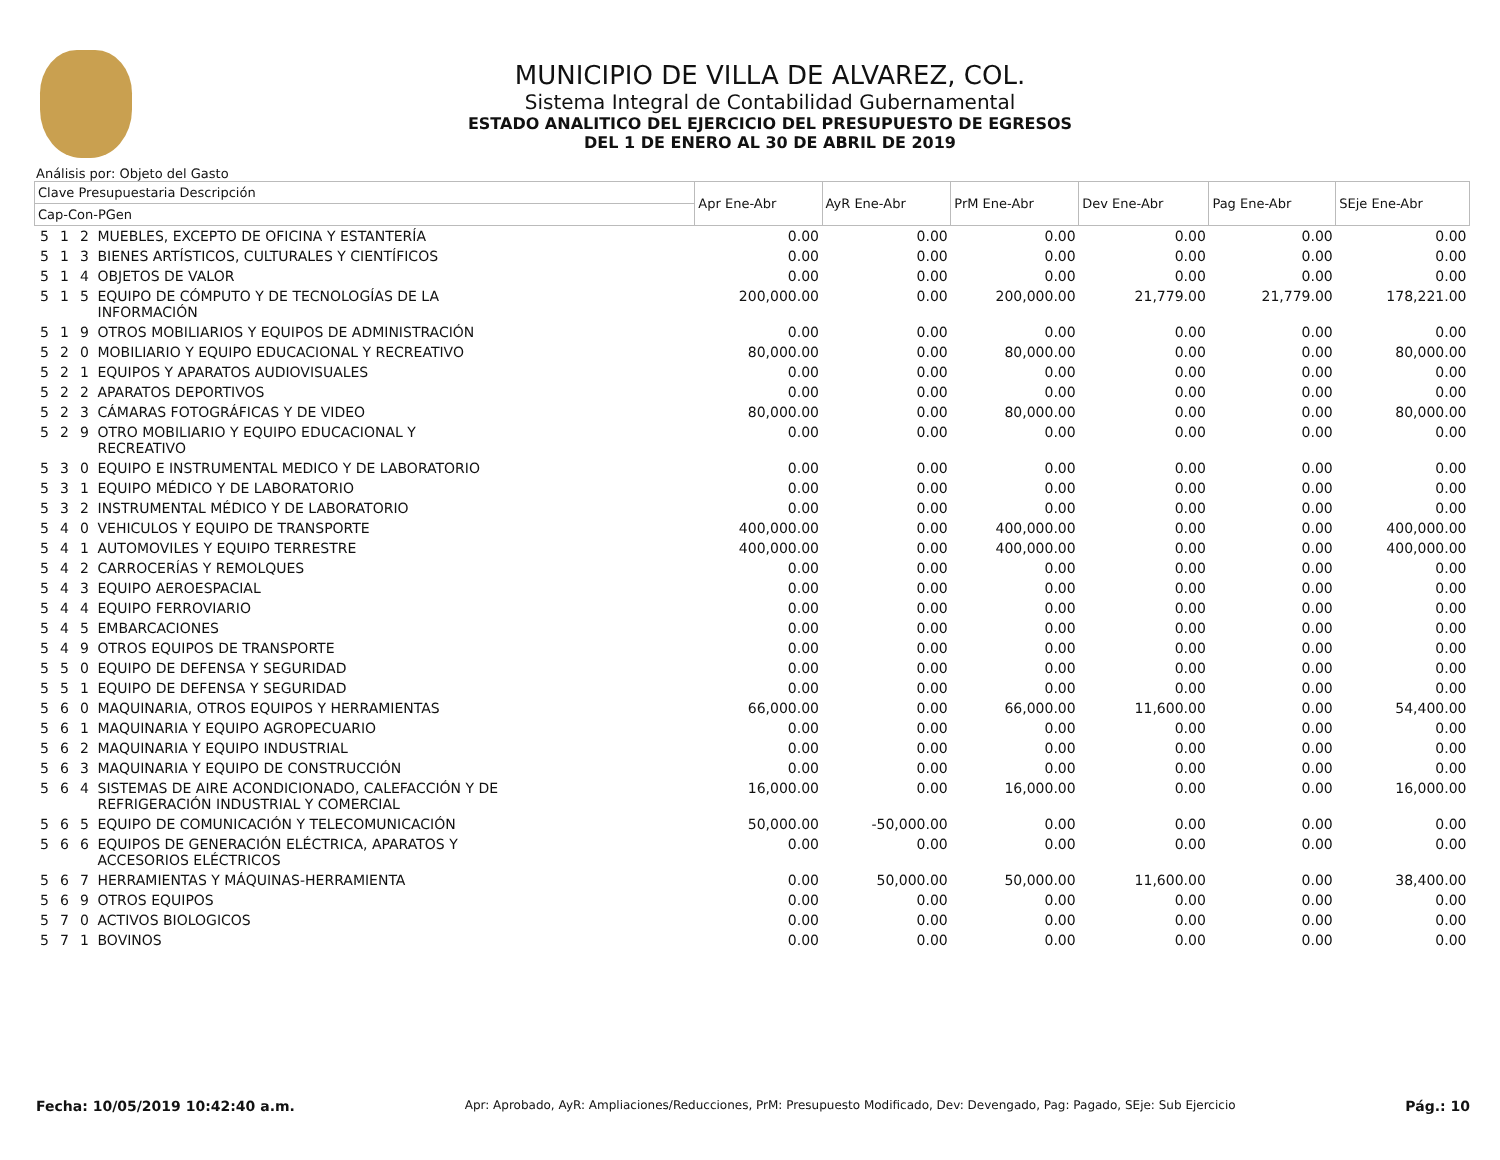MUNICIPIO DE VILLA DE ALVAREZ, COL.
Sistema Integral de Contabilidad Gubernamental
ESTADO ANALITICO DEL EJERCICIO DEL PRESUPUESTO DE EGRESOS
DEL 1 DE ENERO AL 30 DE ABRIL DE 2019
Análisis por: Objeto del Gasto
| Clave Presupuestaria Descripción | | | | Apr Ene-Abr | AyR Ene-Abr | PrM Ene-Abr | Dev Ene-Abr | Pag Ene-Abr | SEje Ene-Abr |
| --- | --- | --- | --- | --- | --- | --- | --- | --- | --- |
| Cap-Con-PGen | | | | | | | | | |
| 5 | 1 | 2 | MUEBLES, EXCEPTO DE OFICINA Y ESTANTERÍA | 0.00 | 0.00 | 0.00 | 0.00 | 0.00 | 0.00 |
| 5 | 1 | 3 | BIENES ARTÍSTICOS, CULTURALES Y CIENTÍFICOS | 0.00 | 0.00 | 0.00 | 0.00 | 0.00 | 0.00 |
| 5 | 1 | 4 | OBJETOS DE VALOR | 0.00 | 0.00 | 0.00 | 0.00 | 0.00 | 0.00 |
| 5 | 1 | 5 | EQUIPO DE CÓMPUTO Y DE TECNOLOGÍAS DE LA INFORMACIÓN | 200,000.00 | 0.00 | 200,000.00 | 21,779.00 | 21,779.00 | 178,221.00 |
| 5 | 1 | 9 | OTROS MOBILIARIOS Y EQUIPOS DE ADMINISTRACIÓN | 0.00 | 0.00 | 0.00 | 0.00 | 0.00 | 0.00 |
| 5 | 2 | 0 | MOBILIARIO Y EQUIPO EDUCACIONAL Y RECREATIVO | 80,000.00 | 0.00 | 80,000.00 | 0.00 | 0.00 | 80,000.00 |
| 5 | 2 | 1 | EQUIPOS Y APARATOS AUDIOVISUALES | 0.00 | 0.00 | 0.00 | 0.00 | 0.00 | 0.00 |
| 5 | 2 | 2 | APARATOS DEPORTIVOS | 0.00 | 0.00 | 0.00 | 0.00 | 0.00 | 0.00 |
| 5 | 2 | 3 | CÁMARAS FOTOGRÁFICAS Y DE VIDEO | 80,000.00 | 0.00 | 80,000.00 | 0.00 | 0.00 | 80,000.00 |
| 5 | 2 | 9 | OTRO MOBILIARIO Y EQUIPO EDUCACIONAL Y RECREATIVO | 0.00 | 0.00 | 0.00 | 0.00 | 0.00 | 0.00 |
| 5 | 3 | 0 | EQUIPO E INSTRUMENTAL MEDICO Y DE LABORATORIO | 0.00 | 0.00 | 0.00 | 0.00 | 0.00 | 0.00 |
| 5 | 3 | 1 | EQUIPO MÉDICO Y DE LABORATORIO | 0.00 | 0.00 | 0.00 | 0.00 | 0.00 | 0.00 |
| 5 | 3 | 2 | INSTRUMENTAL MÉDICO Y DE LABORATORIO | 0.00 | 0.00 | 0.00 | 0.00 | 0.00 | 0.00 |
| 5 | 4 | 0 | VEHICULOS Y EQUIPO DE TRANSPORTE | 400,000.00 | 0.00 | 400,000.00 | 0.00 | 0.00 | 400,000.00 |
| 5 | 4 | 1 | AUTOMOVILES Y EQUIPO TERRESTRE | 400,000.00 | 0.00 | 400,000.00 | 0.00 | 0.00 | 400,000.00 |
| 5 | 4 | 2 | CARROCERÍAS Y REMOLQUES | 0.00 | 0.00 | 0.00 | 0.00 | 0.00 | 0.00 |
| 5 | 4 | 3 | EQUIPO AEROESPACIAL | 0.00 | 0.00 | 0.00 | 0.00 | 0.00 | 0.00 |
| 5 | 4 | 4 | EQUIPO FERROVIARIO | 0.00 | 0.00 | 0.00 | 0.00 | 0.00 | 0.00 |
| 5 | 4 | 5 | EMBARCACIONES | 0.00 | 0.00 | 0.00 | 0.00 | 0.00 | 0.00 |
| 5 | 4 | 9 | OTROS EQUIPOS DE TRANSPORTE | 0.00 | 0.00 | 0.00 | 0.00 | 0.00 | 0.00 |
| 5 | 5 | 0 | EQUIPO DE DEFENSA Y SEGURIDAD | 0.00 | 0.00 | 0.00 | 0.00 | 0.00 | 0.00 |
| 5 | 5 | 1 | EQUIPO DE DEFENSA Y SEGURIDAD | 0.00 | 0.00 | 0.00 | 0.00 | 0.00 | 0.00 |
| 5 | 6 | 0 | MAQUINARIA, OTROS EQUIPOS Y HERRAMIENTAS | 66,000.00 | 0.00 | 66,000.00 | 11,600.00 | 0.00 | 54,400.00 |
| 5 | 6 | 1 | MAQUINARIA Y EQUIPO AGROPECUARIO | 0.00 | 0.00 | 0.00 | 0.00 | 0.00 | 0.00 |
| 5 | 6 | 2 | MAQUINARIA Y EQUIPO INDUSTRIAL | 0.00 | 0.00 | 0.00 | 0.00 | 0.00 | 0.00 |
| 5 | 6 | 3 | MAQUINARIA Y EQUIPO DE CONSTRUCCIÓN | 0.00 | 0.00 | 0.00 | 0.00 | 0.00 | 0.00 |
| 5 | 6 | 4 | SISTEMAS DE AIRE ACONDICIONADO, CALEFACCIÓN Y DE REFRIGERACIÓN INDUSTRIAL Y COMERCIAL | 16,000.00 | 0.00 | 16,000.00 | 0.00 | 0.00 | 16,000.00 |
| 5 | 6 | 5 | EQUIPO DE COMUNICACIÓN Y TELECOMUNICACIÓN | 50,000.00 | -50,000.00 | 0.00 | 0.00 | 0.00 | 0.00 |
| 5 | 6 | 6 | EQUIPOS DE GENERACIÓN ELÉCTRICA, APARATOS Y ACCESORIOS ELÉCTRICOS | 0.00 | 0.00 | 0.00 | 0.00 | 0.00 | 0.00 |
| 5 | 6 | 7 | HERRAMIENTAS Y MÁQUINAS-HERRAMIENTA | 0.00 | 50,000.00 | 50,000.00 | 11,600.00 | 0.00 | 38,400.00 |
| 5 | 6 | 9 | OTROS EQUIPOS | 0.00 | 0.00 | 0.00 | 0.00 | 0.00 | 0.00 |
| 5 | 7 | 0 | ACTIVOS BIOLOGICOS | 0.00 | 0.00 | 0.00 | 0.00 | 0.00 | 0.00 |
| 5 | 7 | 1 | BOVINOS | 0.00 | 0.00 | 0.00 | 0.00 | 0.00 | 0.00 |
Fecha: 10/05/2019 10:42:40 a.m. Apr: Aprobado, AyR: Ampliaciones/Reducciones, PrM: Presupuesto Modificado, Dev: Devengado, Pag: Pagado, SEje: Sub Ejercicio Pág.: 10